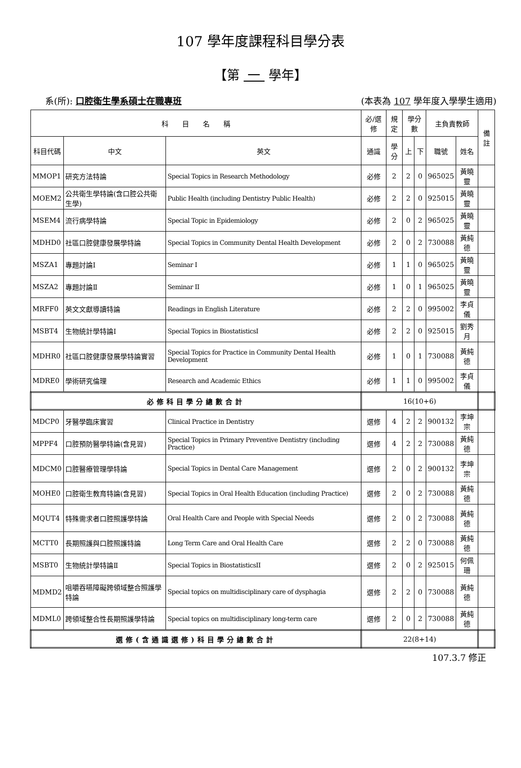107 學年度課程科目學分表
【第 一 學年】
系(所): 口腔衛生學系碩士在職專班 (本表為 107 學年度入學學生適用)
| 科 目 名 稱 | | | 必/選修 | 規定 | 學分數 | | 主負責教師 | | 備註 |
| --- | --- | --- | --- | --- | --- | --- | --- | --- | --- |
| 科目代碼 | 中文 | 英文 | 通識 | 學分 | 上 | 下 | 職號 | 姓名 | |
| MMOP1 | 研究方法特論 | Special Topics in Research Methodology | 必修 | 2 | 2 | 0 | 965025 | 黃曉靈 | |
| MOEM2 | 公共衛生學特論(含口腔公共衛生學) | Public Health (including Dentistry Public Health) | 必修 | 2 | 2 | 0 | 925015 | 黃曉靈 | |
| MSEM4 | 流行病學特論 | Special Topic in Epidemiology | 必修 | 2 | 0 | 2 | 965025 | 黃曉靈 | |
| MDHD0 | 社區口腔健康發展學特論 | Special Topics in Community Dental Health Development | 必修 | 2 | 0 | 2 | 730088 | 黃純德 | |
| MSZA1 | 專題討論I | Seminar I | 必修 | 1 | 1 | 0 | 965025 | 黃曉靈 | |
| MSZA2 | 專題討論Ⅱ | Seminar II | 必修 | 1 | 0 | 1 | 965025 | 黃曉靈 | |
| MRFF0 | 英文文獻導讀特論 | Readings in English Literature | 必修 | 2 | 2 | 0 | 995002 | 李貞儀 | |
| MSBT4 | 生物統計學特論I | Special Topics in BiostatisticsI | 必修 | 2 | 2 | 0 | 925015 | 劉秀月 | |
| MDHR0 | 社區口腔健康發展學特論實習 | Special Topics for Practice in Community Dental Health Development | 必修 | 1 | 0 | 1 | 730088 | 黃純德 | |
| MDRE0 | 學術研究倫理 | Research and Academic Ethics | 必修 | 1 | 1 | 0 | 995002 | 李貞儀 | |
| 必修科目學分總數合計 | | | 16(10+6) | | | | | | |
| MDCP0 | 牙醫學臨床實習 | Clinical Practice in Dentistry | 選修 | 4 | 2 | 2 | 900132 | 李坤宗 | |
| MPPF4 | 口腔預防醫學特論(含見習) | Special Topics in Primary Preventive Dentistry (including Practice) | 選修 | 4 | 2 | 2 | 730088 | 黃純德 | |
| MDCM0 | 口腔醫療管理學特論 | Special Topics in Dental Care Management | 選修 | 2 | 0 | 2 | 900132 | 李坤宗 | |
| MOHE0 | 口腔衛生教育特論(含見習) | Special Topics in Oral Health Education (including Practice) | 選修 | 2 | 0 | 2 | 730088 | 黃純德 | |
| MQUT4 | 特殊需求者口腔照護學特論 | Oral Health Care and People with Special Needs | 選修 | 2 | 0 | 2 | 730088 | 黃純德 | |
| MCTT0 | 長期照護與口腔照護特論 | Long Term Care and Oral Health Care | 選修 | 2 | 2 | 0 | 730088 | 黃純德 | |
| MSBT0 | 生物統計學特論Ⅱ | Special Topics in BiostatisticsII | 選修 | 2 | 0 | 2 | 925015 | 何佩珊 | |
| MDMD2 | 咀嚼吞嚥障礙跨領域整合照護學特論 | Special topics on multidisciplinary care of dysphagia | 選修 | 2 | 2 | 0 | 730088 | 黃純德 | |
| MDML0 | 跨領域整合性長期照護學特論 | Special topics on multidisciplinary long-term care | 選修 | 2 | 0 | 2 | 730088 | 黃純德 | |
| 選修(含通識選修)科目學分總數合計 | | | 22(8+14) | | | | | | |
107.3.7 修正